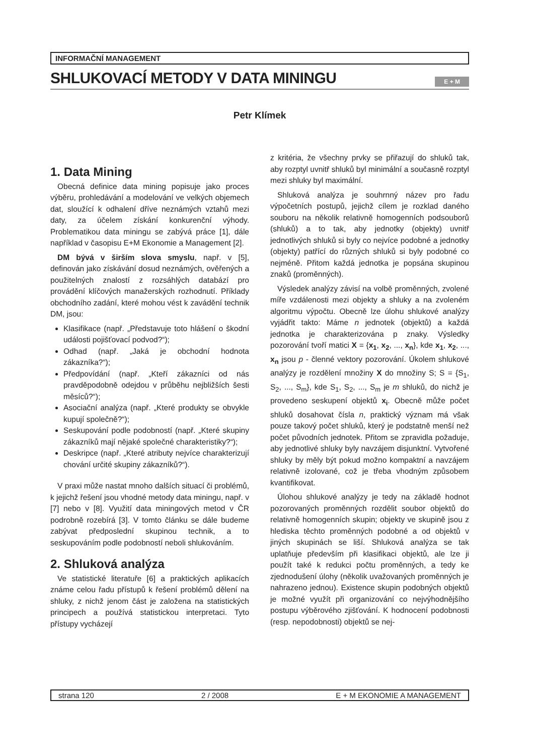INFORMAČNÍ MANAGEMENT
SHLUKOVACÍ METODY V DATA MININGU
E + M
Petr Klímek
1. Data Mining
Obecná definice data mining popisuje jako proces výběru, prohledávání a modelování ve velkých objemech dat, sloužící k odhalení dříve neznámých vztahů mezi daty, za účelem získání konkurenční výhody. Problematikou data miningu se zabývá práce [1], dále například v časopisu E+M Ekonomie a Management [2].
DM bývá v širším slova smyslu, např. v [5], definován jako získávání dosud neznámých, ověřených a použitelných znalostí z rozsáhlých databází pro provádění klíčových manažerských rozhodnutí. Příklady obchodního zadání, které mohou vést k zavádění technik DM, jsou:
Klasifikace (např. „Představuje toto hlášení o škodní události pojišťovací podvod?“);
Odhad (např. „Jaká je obchodní hodnota zákazníka?“);
Předpovídání (např. „Kteří zákazníci od nás pravděpodobně odejdou v průběhu nejbližších šesti měsíců?“);
Asociační analýza (např. „Které produkty se obvykle kupují společně?“);
Seskupování podle podobností (např. „Které skupiny zákazníků mají nějaké společné charakteristiky?“);
Deskripce (např. „Které atributy nejvíce charakterizují chování určité skupiny zákazníků?“).
V praxi může nastat mnoho dalších situací či problémů, k jejichž řešení jsou vhodné metody data miningu, např. v [7] nebo v [8]. Využití data miningových metod v ČR podrobně rozebírá [3]. V tomto článku se dále budeme zabývat předposlední skupinou technik, a to seskupováním podle podobností neboli shlukováním.
2. Shluková analýza
Ve statistické literatuře [6] a praktických aplikacích známe celou řadu přístupů k řešení problémů dělení na shluky, z nichž jenom část je založena na statistických principech a používá statistickou interpretaci. Tyto přístupy vycházejí
z kritéria, že všechny prvky se přiřazují do shluků tak, aby rozptyl uvnitř shluků byl minimální a současně rozptyl mezi shluky byl maximální.
Shluková analýza je souhrnný název pro řadu výpočetních postupů, jejichž cílem je rozklad daného souboru na několik relativně homogenních podsouborů (shluků) a to tak, aby jednotky (objekty) uvnitř jednotlivých shluků si byly co nejvíce podobné a jednotky (objekty) patřící do různých shluků si byly podobné co nejméně. Přitom každá jednotka je popsána skupinou znaků (proměnných).
Výsledek analýzy závisí na volbě proměnných, zvolené míře vzdálenosti mezi objekty a shluky a na zvoleném algoritmu výpočtu. Obecně lze úlohu shlukové analýzy vyjádřit takto: Máme n jednotek (objektů) a každá jednotka je charakterizována p znaky. Výsledky pozorování tvoří matici X = {x<sub>1</sub>, x<sub>2</sub>, ..., x<sub>n</sub>}, kde x<sub>1</sub>, x<sub>2</sub>, ..., x<sub>n</sub> jsou p - členné vektory pozorování. Úkolem shlukové analýzy je rozdělení množiny X do množiny S; S = {S<sub>1</sub>, S<sub>2</sub>, ..., S<sub>m</sub>}, kde S<sub>1</sub>, S<sub>2</sub>, ..., S<sub>m</sub> je m shluků, do nichž je provedeno seskupení objektů x<sub>i</sub>. Obecně může počet shluků dosahovat čísla n, praktický význam má však pouze takový počet shluků, který je podstatně menší než počet původních jednotek. Přitom se zpravidla požaduje, aby jednotlivé shluky byly navzájem disjunktní. Vytvořené shluky by měly být pokud možno kompaktní a navzájem relativně izolované, což je třeba vhodným způsobem kvantifikovat.
Úlohou shlukové analýzy je tedy na základě hodnot pozorovaných proměnných rozdělit soubor objektů do relativně homogenních skupin; objekty ve skupině jsou z hlediska těchto proměnných podobné a od objektů v jiných skupinách se liší. Shluková analýza se tak uplatňuje především při klasifikaci objektů, ale lze ji použít také k redukci počtu proměnných, a tedy ke zjednodušení úlohy (několik uvažovaných proměnných je nahrazeno jednou). Existence skupin podobných objektů je možné využít při organizování co nejvýhodnějšího postupu výběrového zjišťování. K hodnocení podobnosti (resp. nepodobnosti) objektů se nej-
strana 120 2 / 2008 E + M EKONOMIE A MANAGEMENT